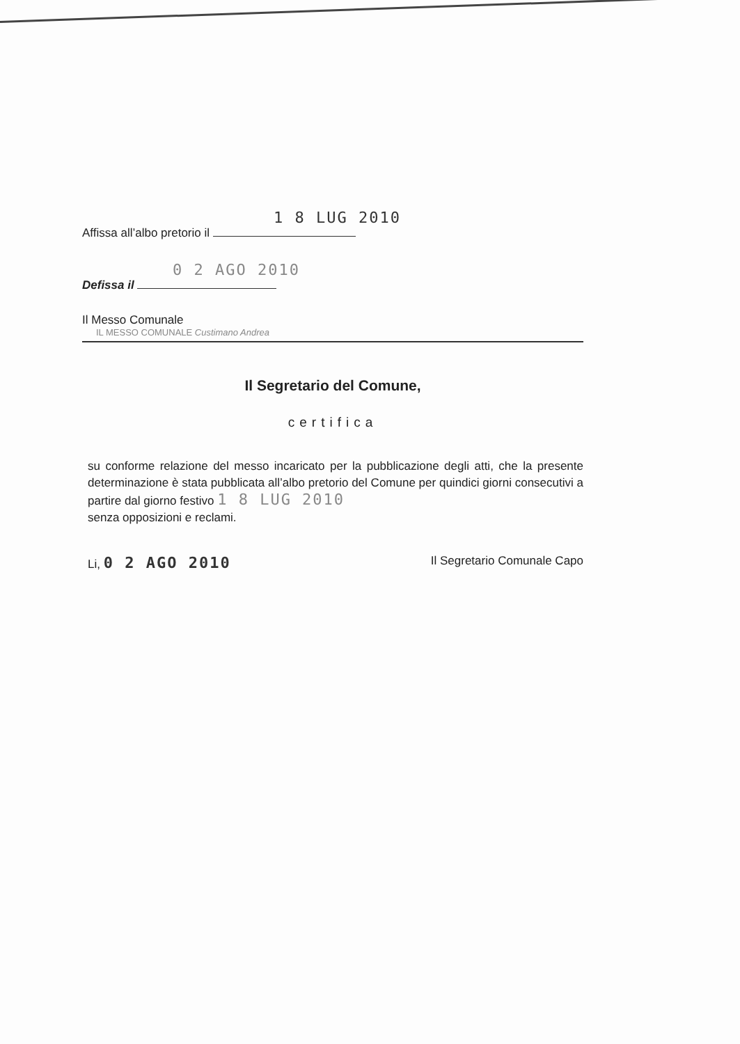1 8 LUG 2010
Affissa all’albo pretorio il
0 2 AGO 2010
Defissa il
Il Messo Comunale
IL MESSO COMUNALE Custimano Andrea
Il Segretario del Comune,
certifica
su conforme relazione del messo incaricato per la pubblicazione degli atti, che la presente determinazione è stata pubblicata all’albo pretorio del Comune per quindici giorni consecutivi a partire dal giorno festivo 1 8 LUG 2010
senza opposizioni e reclami.
Li, 0 2 AGO 2010
Il Segretario Comunale Capo